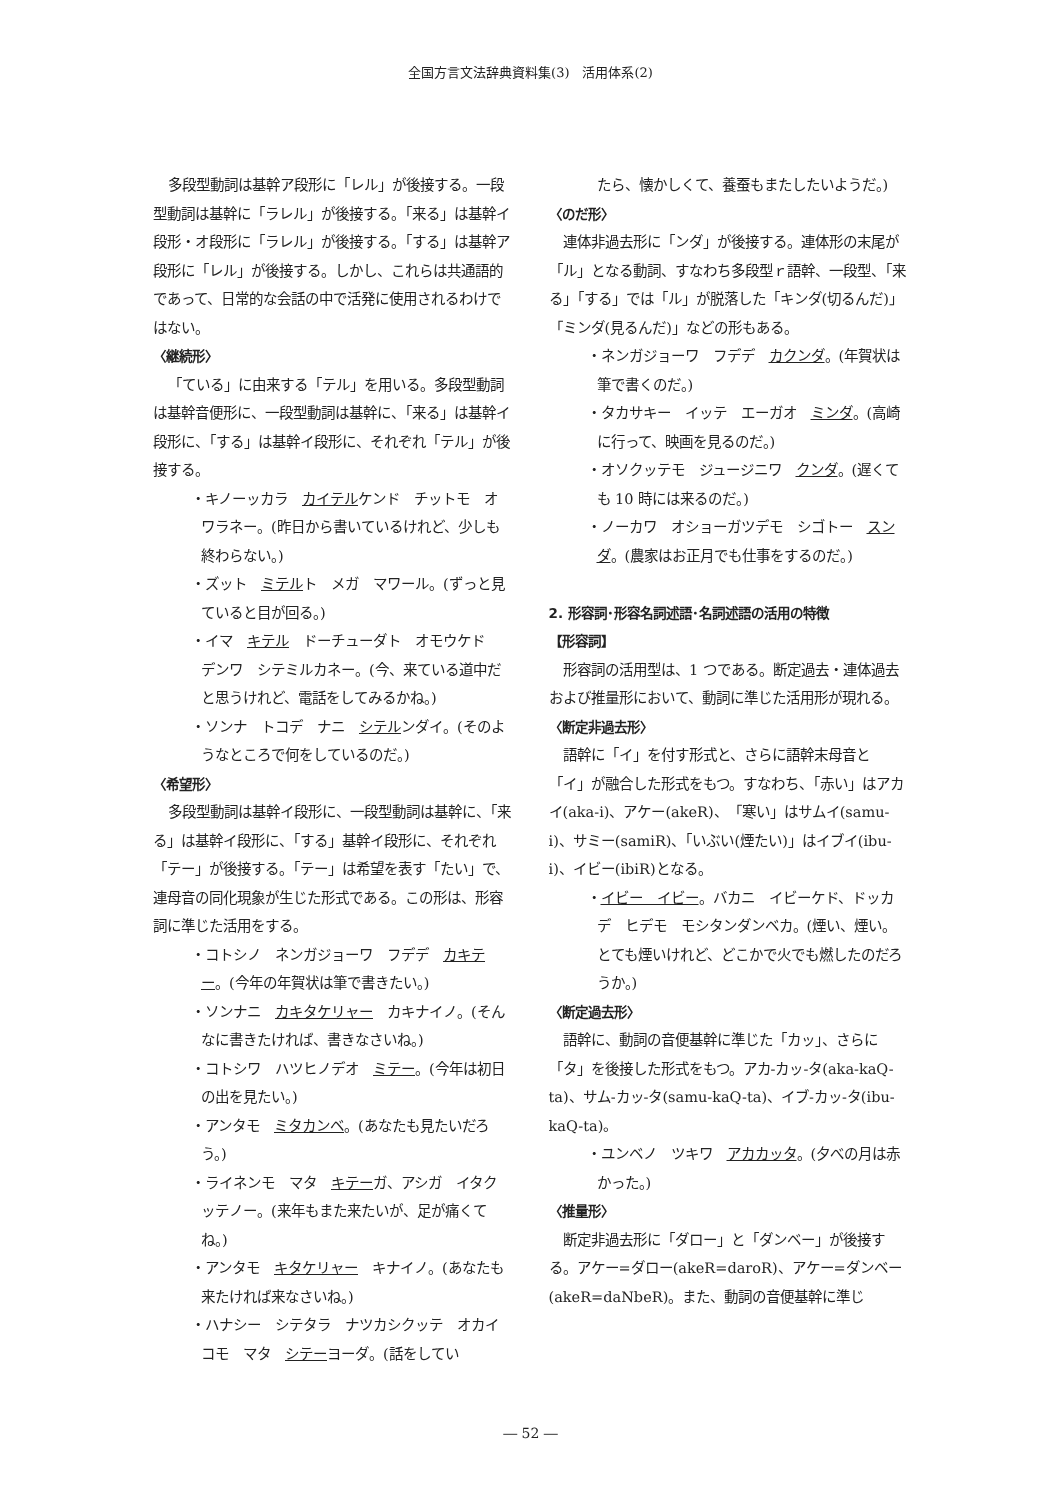全国方言文法辞典資料集(3)　活用体系(2)
多段型動詞は基幹ア段形に「レル」が後接する。一段型動詞は基幹に「ラレル」が後接する。「来る」は基幹イ段形・オ段形に「ラレル」が後接する。「する」は基幹ア段形に「レル」が後接する。しかし、これらは共通語的であって、日常的な会話の中で活発に使用されるわけではない。
〈継続形〉
「ている」に由来する「テル」を用いる。多段型動詞は基幹音便形に、一段型動詞は基幹に、「来る」は基幹イ段形に、「する」は基幹イ段形に、それぞれ「テル」が後接する。
・キノーッカラ　カイテルケンド　チットモ　オワラネー。(昨日から書いているけれど、少しも終わらない。)
・ズット　ミテルト　メガ　マワール。(ずっと見ていると目が回る。)
・イマ　キテル　ドーチューダト　オモウケド　デンワ　シテミルカネー。(今、来ている道中だと思うけれど、電話をしてみるかね。)
・ソンナ　トコデ　ナニ　シテルンダイ。(そのようなところで何をしているのだ。)
〈希望形〉
多段型動詞は基幹イ段形に、一段型動詞は基幹に、「来る」は基幹イ段形に、「する」基幹イ段形に、それぞれ「テー」が後接する。「テー」は希望を表す「たい」で、連母音の同化現象が生じた形式である。この形は、形容詞に準じた活用をする。
・コトシノ　ネンガジョーワ　フデデ　カキテー。(今年の年賀状は筆で書きたい。)
・ソンナニ　カキタケリャー　カキナイノ。(そんなに書きたければ、書きなさいね。)
・コトシワ　ハツヒノデオ　ミテー。(今年は初日の出を見たい。)
・アンタモ　ミタカンベ。(あなたも見たいだろう。)
・ライネンモ　マタ　キテーガ、アシガ　イタクッテノー。(来年もまた来たいが、足が痛くてね。)
・アンタモ　キタケリャー　キナイノ。(あなたも来たければ来なさいね。)
・ハナシー　シテタラ　ナツカシクッテ　オカイコモ　マタ　シテーヨーダ。(話をしてい
たら、懐かしくて、養蚕もまたしたいようだ。)
〈のだ形〉
連体非過去形に「ンダ」が後接する。連体形の末尾が「ル」となる動詞、すなわち多段型ｒ語幹、一段型、「来る」「する」では「ル」が脱落した「キンダ(切るんだ)」「ミンダ(見るんだ)」などの形もある。
・ネンガジョーワ　フデデ　カクンダ。(年賀状は筆で書くのだ。)
・タカサキー　イッテ　エーガオ　ミンダ。(高崎に行って、映画を見るのだ。)
・オソクッテモ　ジュージニワ　クンダ。(遅くても 10 時には来るのだ。)
・ノーカワ　オショーガツデモ　シゴトー　スンダ。(農家はお正月でも仕事をするのだ。)
2. 形容詞･形容名詞述語･名詞述語の活用の特徴
【形容詞】
形容詞の活用型は、1 つである。断定過去・連体過去および推量形において、動詞に準じた活用形が現れる。
〈断定非過去形〉
語幹に「イ」を付す形式と、さらに語幹末母音と「イ」が融合した形式をもつ。すなわち、「赤い」はアカイ(aka-i)、アケー(akeR)、「寒い」はサムイ(samu-i)、サミー(samiR)、「いぶい(煙たい)」はイブイ(ibu-i)、イビー(ibiR)となる。
・イビー　イビー。バカニ　イビーケド、ドッカデ　ヒデモ　モシタンダンベカ。(煙い、煙い。とても煙いけれど、どこかで火でも燃したのだろうか。)
〈断定過去形〉
語幹に、動詞の音便基幹に準じた「カッ」、さらに「タ」を後接した形式をもつ。アカ-カッ-タ(aka-kaQ-ta)、サム-カッ-タ(samu-kaQ-ta)、イブ-カッ-タ(ibu-kaQ-ta)。
・ユンベノ　ツキワ　アカカッタ。(夕べの月は赤かった。)
〈推量形〉
断定非過去形に「ダロー」と「ダンベー」が後接する。アケー=ダロー(akeR=daroR)、アケー=ダンベー(akeR=daNbeR)。また、動詞の音便基幹に準じ
― 52 ―